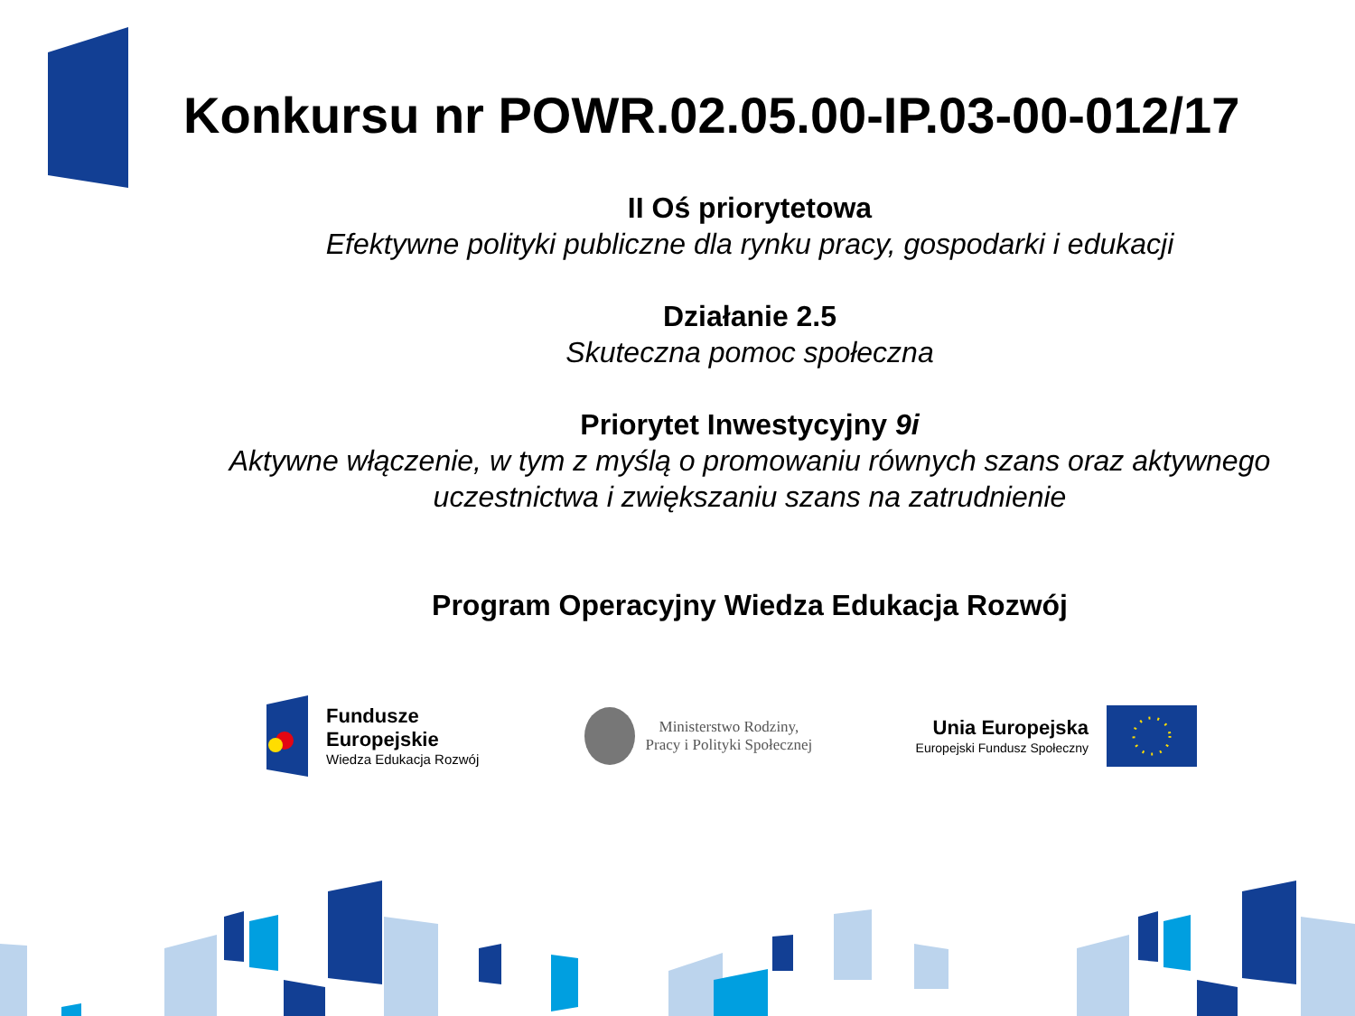Konkursu nr POWR.02.05.00-IP.03-00-012/17
II Oś priorytetowa
Efektywne polityki publiczne dla rynku pracy, gospodarki i edukacji
Działanie 2.5
Skuteczna pomoc społeczna
Priorytet Inwestycyjny 9i
Aktywne włączenie, w tym z myślą o promowaniu równych szans oraz aktywnego uczestnictwa i zwiększaniu szans na zatrudnienie
Program Operacyjny Wiedza Edukacja Rozwój
Fundusze
Europejskie
Wiedza Edukacja Rozwój
Ministerstwo Rodziny,
Pracy i Polityki Społecznej
Unia Europejska
Europejski Fundusz Społeczny